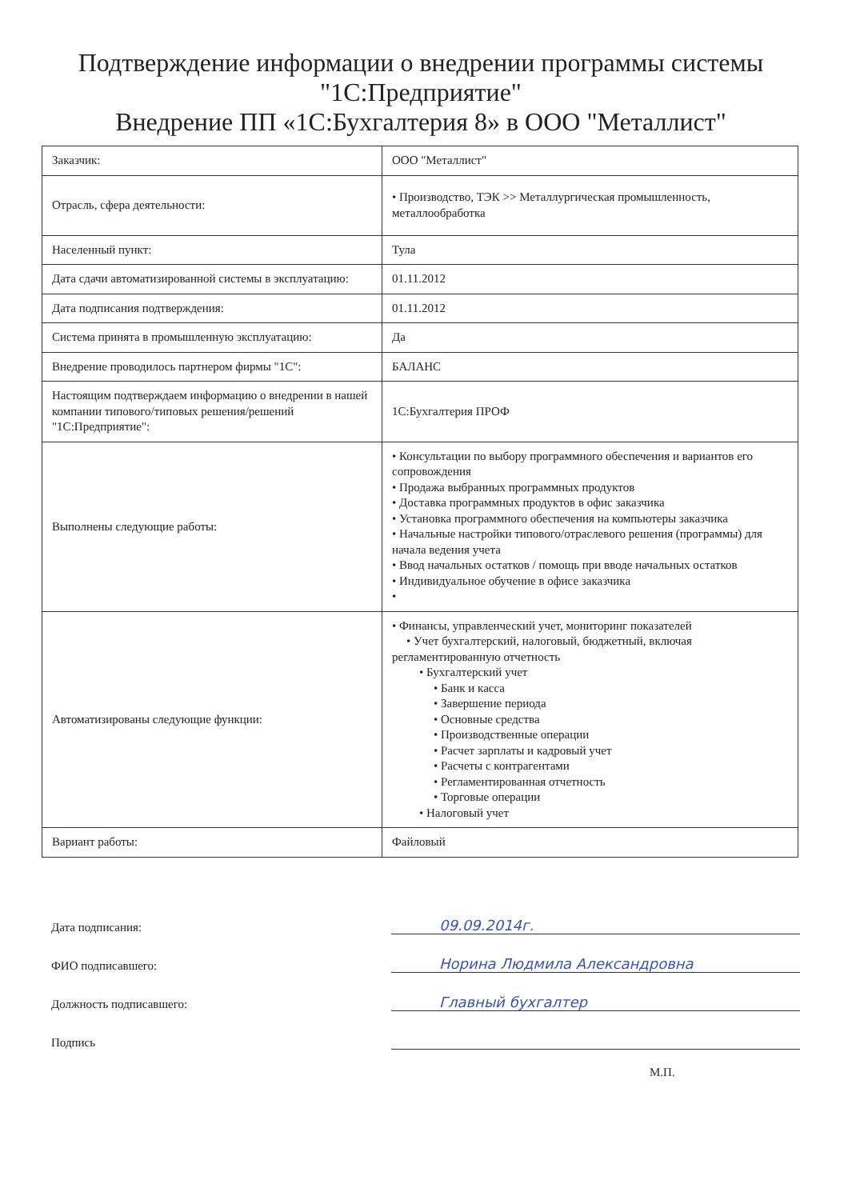Подтверждение информации о внедрении программы системы "1С:Предприятие"
Внедрение ПП «1С:Бухгалтерия 8» в ООО "Металлист"
| Заказчик: | ООО "Металлист" |
| Отрасль, сфера деятельности: | • Производство, ТЭК >> Металлургическая промышленность, металлообработка |
| Населенный пункт: | Тула |
| Дата сдачи автоматизированной системы в эксплуатацию: | 01.11.2012 |
| Дата подписания подтверждения: | 01.11.2012 |
| Система принята в промышленную эксплуатацию: | Да |
| Внедрение проводилось партнером фирмы "1С": | БАЛАНС |
| Настоящим подтверждаем информацию о внедрении в нашей компании типового/типовых решения/решений "1С:Предприятие": | 1С:Бухгалтерия ПРОФ |
| Выполнены следующие работы: | • Консультации по выбору программного обеспечения и вариантов его сопровождения • Продажа выбранных программных продуктов • Доставка программных продуктов в офис заказчика • Установка программного обеспечения на компьютеры заказчика • Начальные настройки типового/отраслевого решения (программы) для начала ведения учета • Ввод начальных остатков / помощь при вводе начальных остатков • Индивидуальное обучение в офисе заказчика • |
| Автоматизированы следующие функции: | • Финансы, управленческий учет, мониторинг показателей • Учет бухгалтерский, налоговый, бюджетный, включая регламентированную отчетность • Бухгалтерский учет • Банк и касса • Завершение периода • Основные средства • Производственные операции • Расчет зарплаты и кадровый учет • Расчеты с контрагентами • Регламентированная отчетность • Торговые операции • Налоговый учет |
| Вариант работы: | Файловый |
Дата подписания:
09.09.2014г.
ФИО подписавшего:
Норина Людмила Александровна
Должность подписавшего:
Главный бухгалтер
Подпись
М.П.